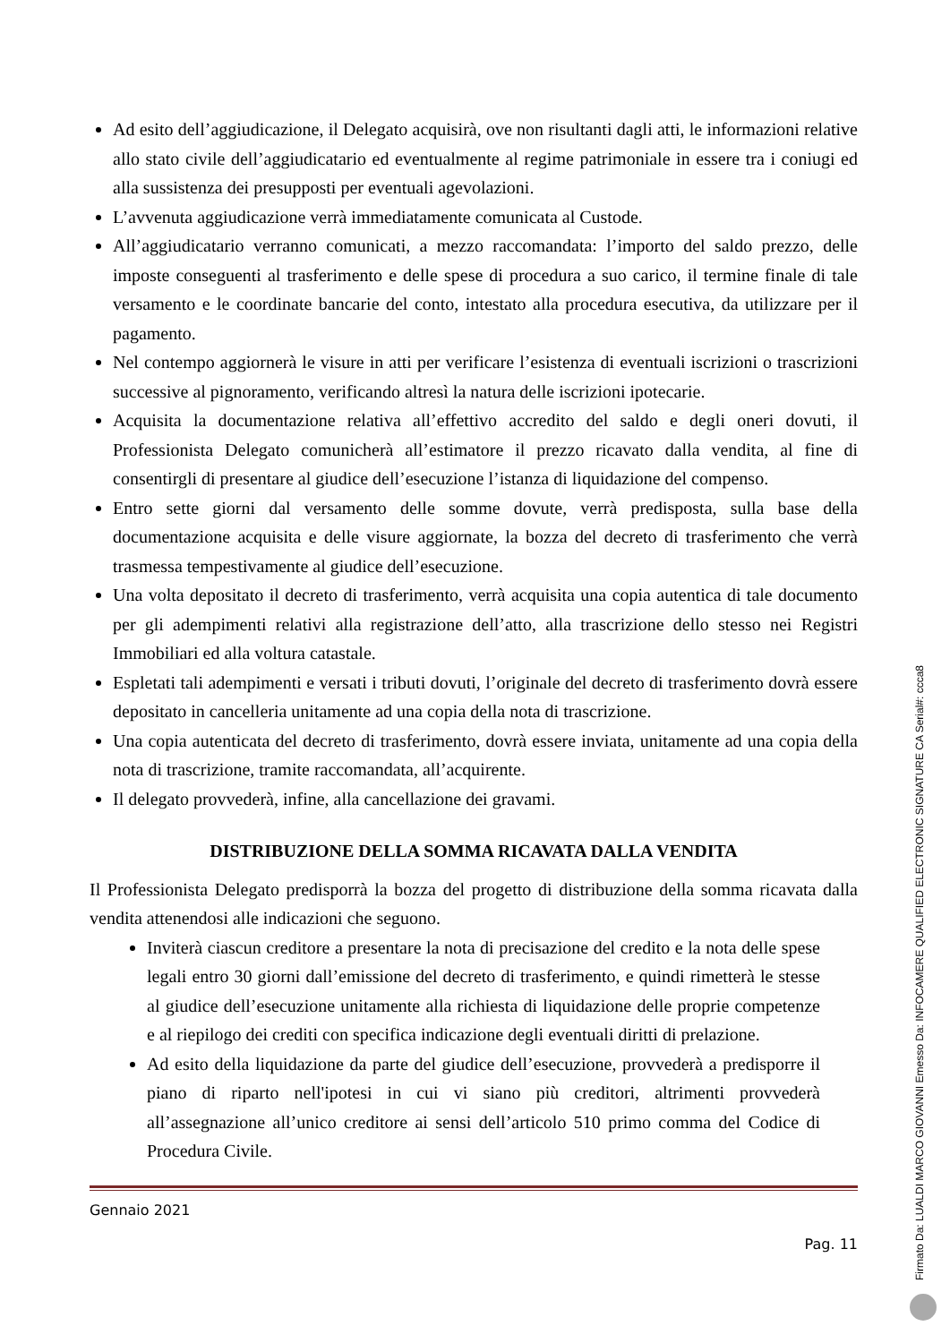Ad esito dell’aggiudicazione, il Delegato acquisirà, ove non risultanti dagli atti, le informazioni relative allo stato civile dell’aggiudicatario ed eventualmente al regime patrimoniale in essere tra i coniugi ed alla sussistenza dei presupposti per eventuali agevolazioni.
L’avvenuta aggiudicazione verrà immediatamente comunicata al Custode.
All’aggiudicatario verranno comunicati, a mezzo raccomandata: l’importo del saldo prezzo, delle imposte conseguenti al trasferimento e delle spese di procedura a suo carico, il termine finale di tale versamento e le coordinate bancarie del conto, intestato alla procedura esecutiva, da utilizzare per il pagamento.
Nel contempo aggiornerà le visure in atti per verificare l’esistenza di eventuali iscrizioni o trascrizioni successive al pignoramento, verificando altresì la natura delle iscrizioni ipotecarie.
Acquisita la documentazione relativa all’effettivo accredito del saldo e degli oneri dovuti, il Professionista Delegato comunicherà all’estimatore il prezzo ricavato dalla vendita, al fine di consentirgli di presentare al giudice dell’esecuzione l’istanza di liquidazione del compenso.
Entro sette giorni dal versamento delle somme dovute, verrà predisposta, sulla base della documentazione acquisita e delle visure aggiornate, la bozza del decreto di trasferimento che verrà trasmessa tempestivamente al giudice dell’esecuzione.
Una volta depositato il decreto di trasferimento, verrà acquisita una copia autentica di tale documento per gli adempimenti relativi alla registrazione dell’atto, alla trascrizione dello stesso nei Registri Immobiliari ed alla voltura catastale.
Espletati tali adempimenti e versati i tributi dovuti, l’originale del decreto di trasferimento dovrà essere depositato in cancelleria unitamente ad una copia della nota di trascrizione.
Una copia autenticata del decreto di trasferimento, dovrà essere inviata, unitamente ad una copia della nota di trascrizione, tramite raccomandata, all’acquirente.
Il delegato provvederà, infine, alla cancellazione dei gravami.
DISTRIBUZIONE DELLA SOMMA RICAVATA DALLA VENDITA
Il Professionista Delegato predisporrà la bozza del progetto di distribuzione della somma ricavata dalla vendita attenendosi alle indicazioni che seguono.
Inviterà ciascun creditore a presentare la nota di precisazione del credito e la nota delle spese legali entro 30 giorni dall’emissione del decreto di trasferimento, e quindi rimetterà le stesse al giudice dell’esecuzione unitamente alla richiesta di liquidazione delle proprie competenze e al riepilogo dei crediti con specifica indicazione degli eventuali diritti di prelazione.
Ad esito della liquidazione da parte del giudice dell’esecuzione, provvederà a predisporre il piano di riparto nell'ipotesi in cui vi siano più creditori, altrimenti provvederà all’assegnazione all’unico creditore ai sensi dell’articolo 510 primo comma del Codice di Procedura Civile.
Gennaio 2021
Pag. 11
Firmato Da: LUALDI MARCO GIOVANNI Emesso Da: INFOCAMERE QUALIFIED ELECTRONIC SIGNATURE CA Serial#: ccca8